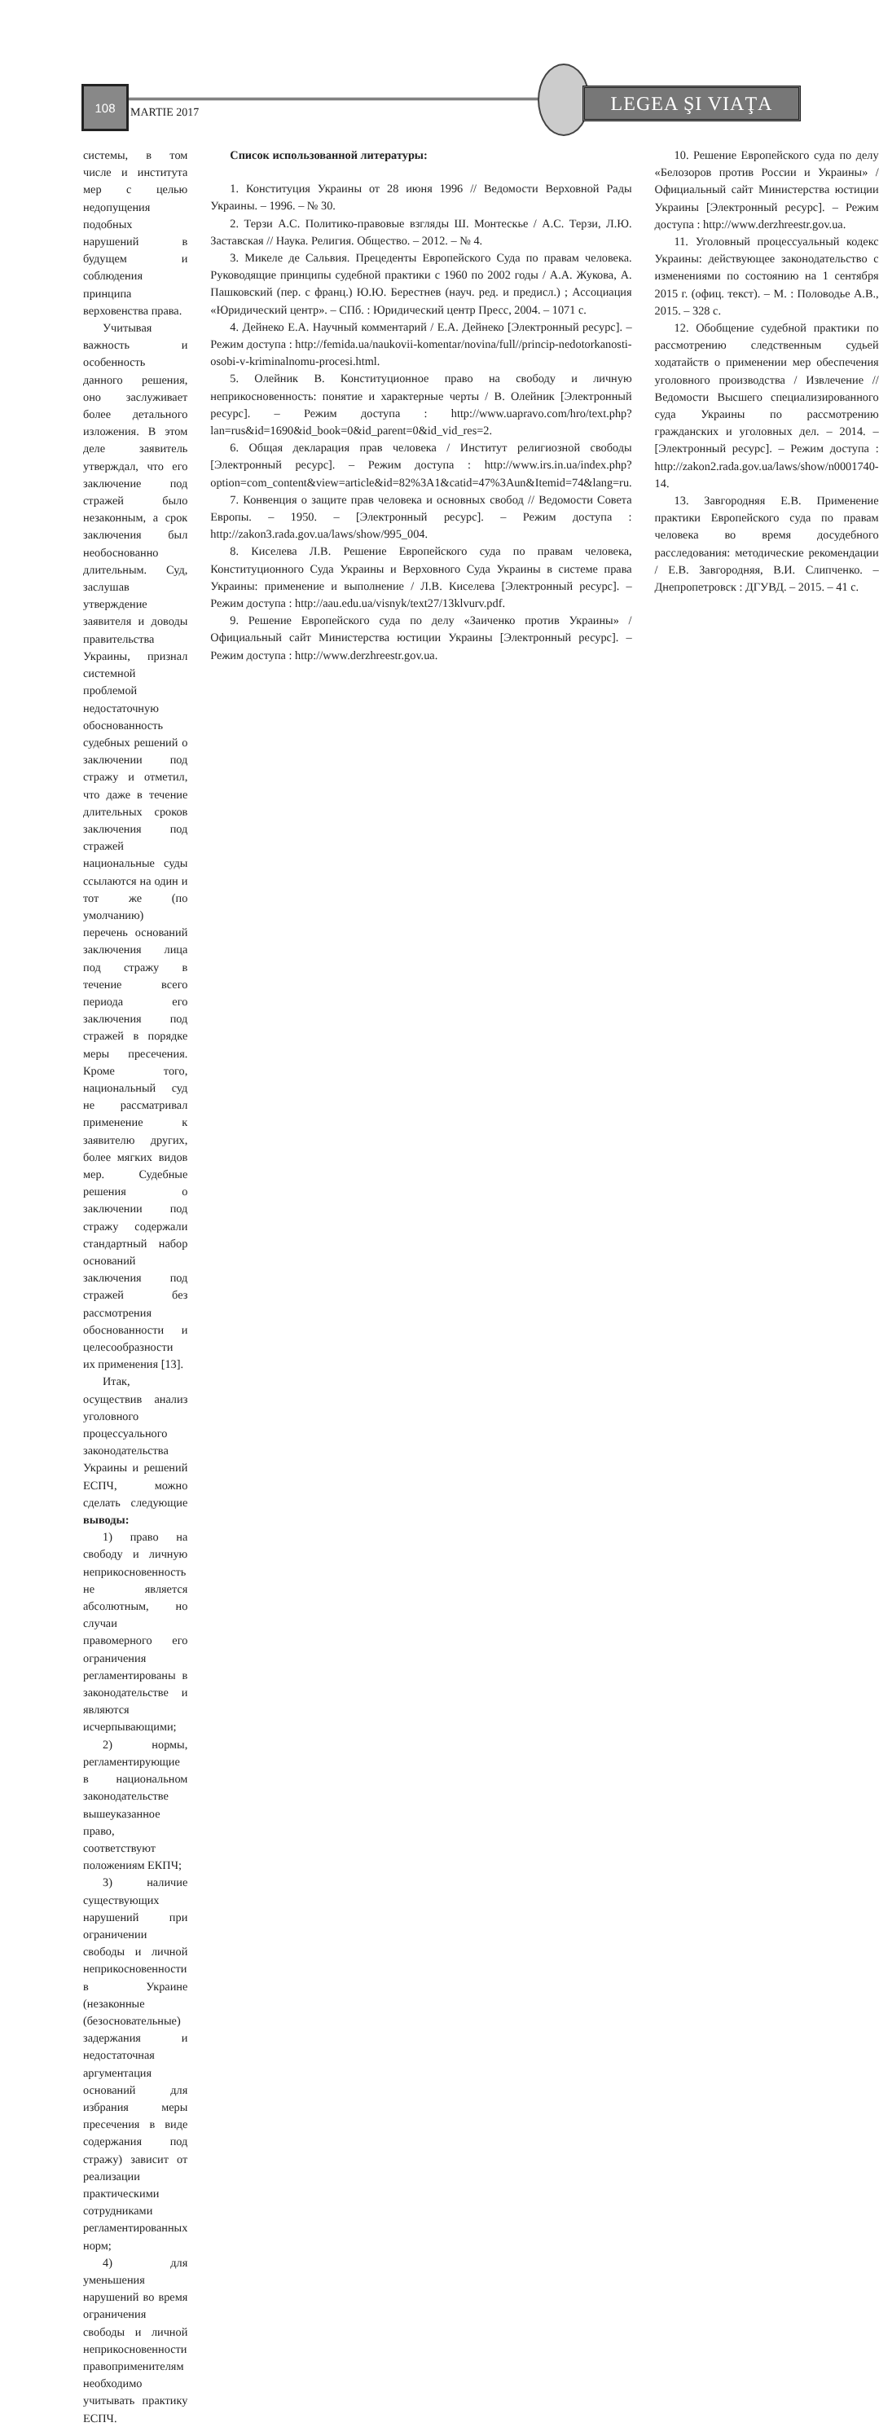108
MARTIE 2017
LEGEA ŞI VIAŢA
системы, в том числе и института мер с целью недопущения подобных нарушений в будущем и соблюдения принципа верховенства права.
Учитывая важность и особенность данного решения, оно заслуживает более детального изложения. В этом деле заявитель утверждал, что его заключение под стражей было незаконным, а срок заключения был необоснованно длительным. Суд, заслушав утверждение заявителя и доводы правительства Украины, признал системной проблемой недостаточную обоснованность судебных решений о заключении под стражу и отметил, что даже в течение длительных сроков заключения под стражей национальные суды ссылаются на один и тот же (по умолчанию) перечень оснований заключения лица под стражу в течение всего периода его заключения под стражей в порядке меры пресечения. Кроме того, национальный суд не рассматривал применение к заявителю других, более мягких видов мер. Судебные решения о заключении под стражу содержали стандартный набор оснований заключения под стражей без рассмотрения обоснованности и целесообразности их применения [13].
Итак, осуществив анализ уголовного процессуального законодательства Украины и решений ЕСПЧ, можно сделать следующие выводы:
1) право на свободу и личную неприкосновенность не является абсолютным, но случаи правомерного его ограничения регламентированы в законодательстве и являются исчерпывающими;
2) нормы, регламентирующие в национальном законодательстве вышеуказанное право, соответствуют положениям ЕКПЧ;
3) наличие существующих нарушений при ограничении свободы и личной неприкосновенности в Украине (незаконные (безосновательные) задержания и недостаточная аргументация оснований для избрания меры пресечения в виде содержания под стражу) зависит от реализации практическими сотрудниками регламентированных норм;
4) для уменьшения нарушений во время ограничения свободы и личной неприкосновенности правоприменителям необходимо учитывать практику ЕСПЧ.
Список использованной литературы:
1. Конституция Украины от 28 июня 1996 // Ведомости Верховной Рады Украины. – 1996. – № 30.
2. Терзи А.С. Политико-правовые взгляды Ш. Монтескье / А.С. Терзи, Л.Ю. Заставская // Наука. Религия. Общество. – 2012. – № 4.
3. Микеле де Сальвия. Прецеденты Европейского Суда по правам человека. Руководящие принципы судебной практики с 1960 по 2002 годы / А.А. Жукова, А. Пашковский (пер. с франц.) Ю.Ю. Берестнев (науч. ред. и предисл.) ; Ассоциация «Юридический центр». – СПб. : Юридический центр Пресс, 2004. – 1071 с.
4. Дейнеко Е.А. Научный комментарий / Е.А. Дейнеко [Электронный ресурс]. – Режим доступа : http://femida.ua/naukovii-komentar/novina/full//princip-nedotorkanosti-osobi-v-kriminalnomu-procesi.html.
5. Олейник В. Конституционное право на свободу и личную неприкосновенность: понятие и характерные черты / В. Олейник [Электронный ресурс]. – Режим доступа : http://www.uapravo.com/hro/text.php?lan=rus&id=1690&id_book=0&id_parent=0&id_vid_res=2.
6. Общая декларация прав человека / Институт религиозной свободы [Электронный ресурс]. – Режим доступа : http://www.irs.in.ua/index.php?option=com_content&view=article&id=82%3A1&catid=47%3Aun&Itemid=74&lang=ru.
7. Конвенция о защите прав человека и основных свобод // Ведомости Совета Европы. – 1950. – [Электронный ресурс]. – Режим доступа : http://zakon3.rada.gov.ua/laws/show/995_004.
8. Киселева Л.В. Решение Европейского суда по правам человека, Конституционного Суда Украины и Верховного Суда Украины в системе права Украины: применение и выполнение / Л.В. Киселева [Электронный ресурс]. – Режим доступа : http://aau.edu.ua/visnyk/text27/13klvurv.pdf.
9. Решение Европейского суда по делу «Заиченко против Украины» / Официальный сайт Министерства юстиции Украины [Электронный ресурс]. – Режим доступа : http://www.derzhreestr.gov.ua.
10. Решение Европейского суда по делу «Белозоров против России и Украины» / Официальный сайт Министерства юстиции Украины [Электронный ресурс]. – Режим доступа : http://www.derzhreestr.gov.ua.
11. Уголовный процессуальный кодекс Украины: действующее законодательство с изменениями по состоянию на 1 сентября 2015 г. (офиц. текст). – М. : Половодье А.В., 2015. – 328 с.
12. Обобщение судебной практики по рассмотрению следственным судьей ходатайств о применении мер обеспечения уголовного производства / Извлечение // Ведомости Высшего специализированного суда Украины по рассмотрению гражданских и уголовных дел. – 2014. – [Электронный ресурс]. – Режим доступа : http://zakon2.rada.gov.ua/laws/show/n0001740-14.
13. Завгородняя Е.В. Применение практики Европейского суда по правам человека во время досудебного расследования: методические рекомендации / Е.В. Завгородняя, В.И. Слипченко. – Днепропетровск : ДГУВД. – 2015. – 41 с.